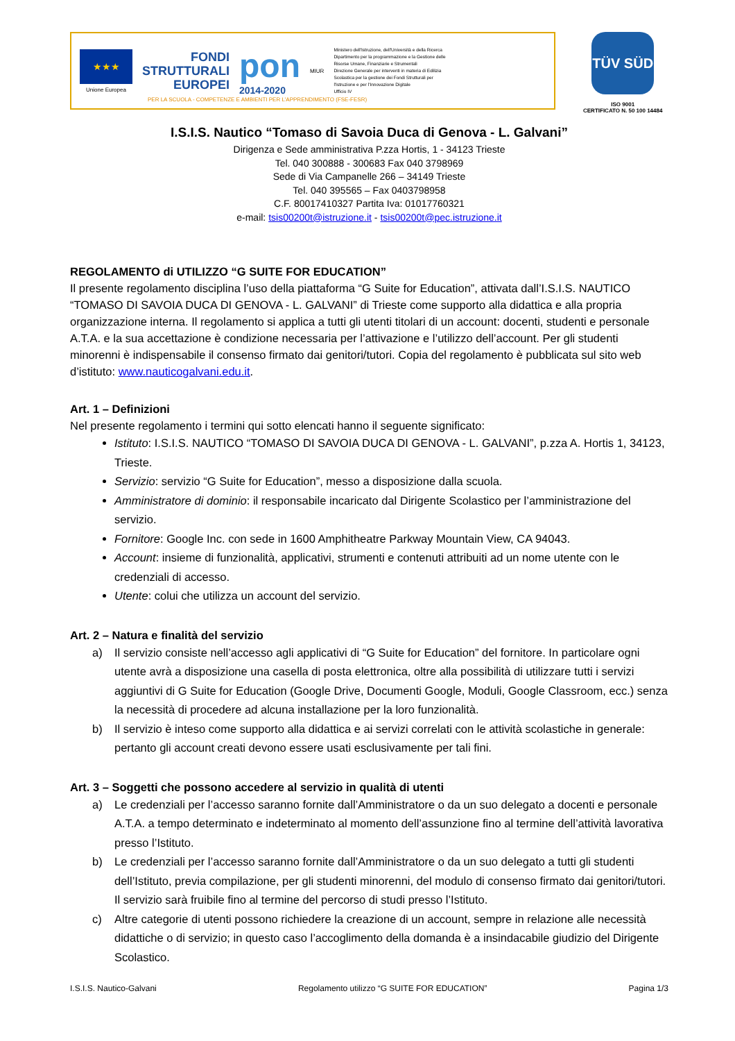★★★
Unione Europea
FONDI
STRUTTURALI
EUROPEI
pon
2014-2020
MIUR
Ministero dell'Istruzione, dell'Università e della Ricerca
Dipartimento per la programmazione e la Gestione delle
Risorse Umane, Finanziarie e Strumentali
Direzione Generale per interventi in materia di Edilizia
Scolastica per la gestione dei Fondi Strutturali per
l'Istruzione e per l'Innovazione Digitale
Ufficio IV
PER LA SCUOLA - COMPETENZE E AMBIENTI PER L'APPRENDIMENTO (FSE-FESR)
TÜV SÜD
ISO 9001
CERTIFICATO N. 50 100 14484
I.S.I.S. Nautico “Tomaso di Savoia Duca di Genova - L. Galvani”
Dirigenza e Sede amministrativa P.zza Hortis, 1 - 34123 Trieste
Tel. 040 300888 - 300683 Fax 040 3798969
Sede di Via Campanelle 266 – 34149 Trieste
Tel. 040 395565 – Fax 0403798958
C.F. 80017410327 Partita Iva: 01017760321
e-mail: tsis00200t@istruzione.it - tsis00200t@pec.istruzione.it
REGOLAMENTO di UTILIZZO “G SUITE FOR EDUCATION”
Il presente regolamento disciplina l’uso della piattaforma “G Suite for Education”, attivata dall’I.S.I.S. NAUTICO “TOMASO DI SAVOIA DUCA DI GENOVA - L. GALVANI” di Trieste come supporto alla didattica e alla propria organizzazione interna. Il regolamento si applica a tutti gli utenti titolari di un account: docenti, studenti e personale A.T.A. e la sua accettazione è condizione necessaria per l’attivazione e l’utilizzo dell’account. Per gli studenti minorenni è indispensabile il consenso firmato dai genitori/tutori. Copia del regolamento è pubblicata sul sito web d’istituto: www.nauticogalvani.edu.it.
Art. 1 – Definizioni
Nel presente regolamento i termini qui sotto elencati hanno il seguente significato:
Istituto: I.S.I.S. NAUTICO “TOMASO DI SAVOIA DUCA DI GENOVA - L. GALVANI”, p.zza A. Hortis 1, 34123, Trieste.
Servizio: servizio “G Suite for Education”, messo a disposizione dalla scuola.
Amministratore di dominio: il responsabile incaricato dal Dirigente Scolastico per l’amministrazione del servizio.
Fornitore: Google Inc. con sede in 1600 Amphitheatre Parkway Mountain View, CA 94043.
Account: insieme di funzionalità, applicativi, strumenti e contenuti attribuiti ad un nome utente con le credenziali di accesso.
Utente: colui che utilizza un account del servizio.
Art. 2 – Natura e finalità del servizio
a) Il servizio consiste nell’accesso agli applicativi di “G Suite for Education” del fornitore. In particolare ogni utente avrà a disposizione una casella di posta elettronica, oltre alla possibilità di utilizzare tutti i servizi aggiuntivi di G Suite for Education (Google Drive, Documenti Google, Moduli, Google Classroom, ecc.) senza la necessità di procedere ad alcuna installazione per la loro funzionalità.
b) Il servizio è inteso come supporto alla didattica e ai servizi correlati con le attività scolastiche in generale: pertanto gli account creati devono essere usati esclusivamente per tali fini.
Art. 3 – Soggetti che possono accedere al servizio in qualità di utenti
a) Le credenziali per l’accesso saranno fornite dall’Amministratore o da un suo delegato a docenti e personale A.T.A. a tempo determinato e indeterminato al momento dell’assunzione fino al termine dell’attività lavorativa presso l’Istituto.
b) Le credenziali per l’accesso saranno fornite dall’Amministratore o da un suo delegato a tutti gli studenti dell’Istituto, previa compilazione, per gli studenti minorenni, del modulo di consenso firmato dai genitori/tutori. Il servizio sarà fruibile fino al termine del percorso di studi presso l’Istituto.
c) Altre categorie di utenti possono richiedere la creazione di un account, sempre in relazione alle necessità didattiche o di servizio; in questo caso l’accoglimento della domanda è a insindacabile giudizio del Dirigente Scolastico.
I.S.I.S. Nautico-Galvani Regolamento utilizzo “G SUITE FOR EDUCATION” Pagina 1/3